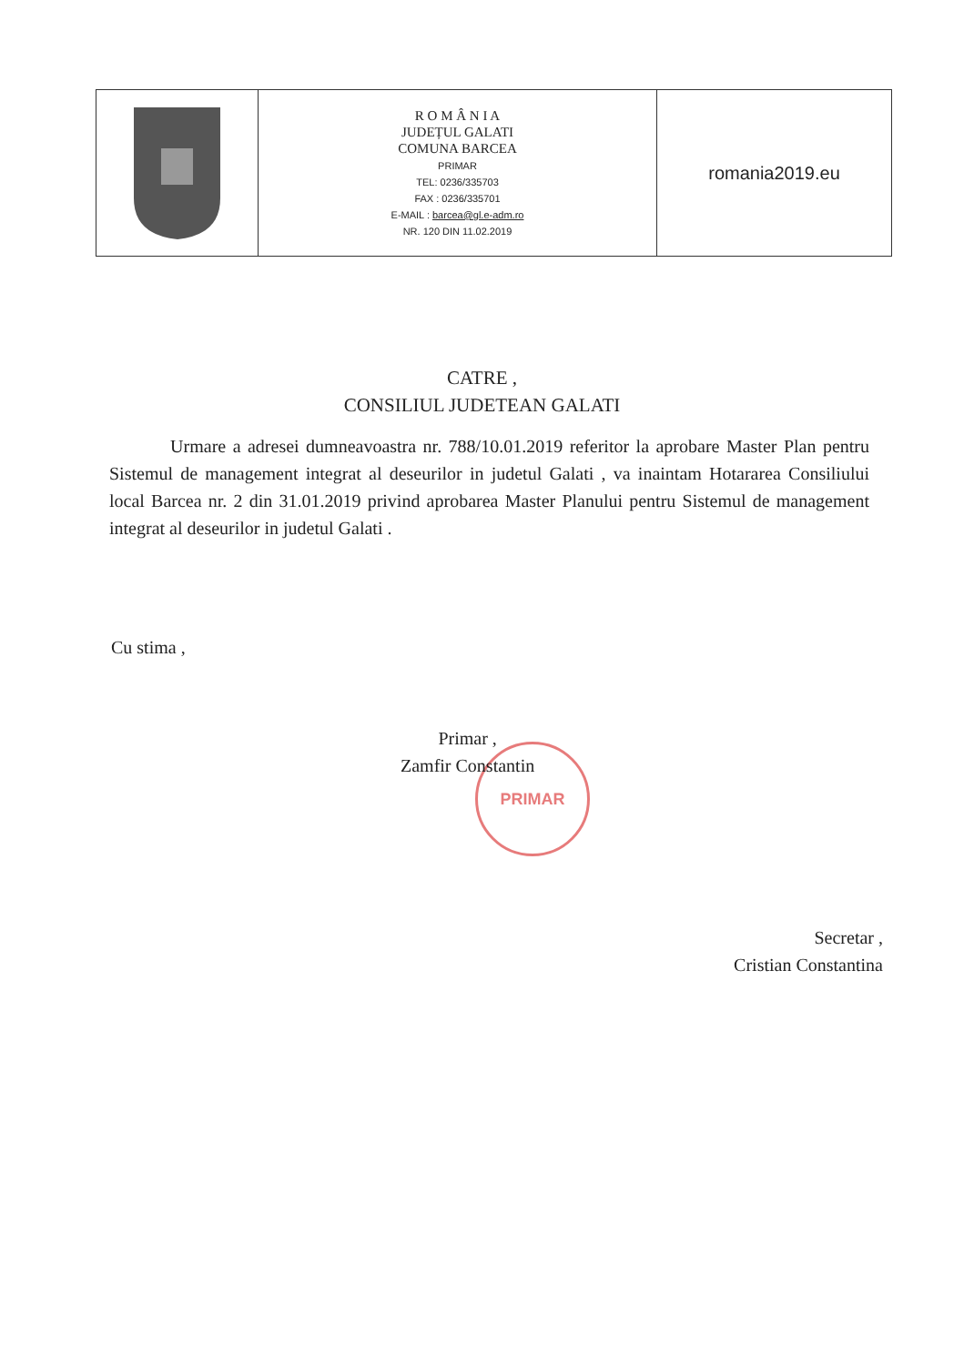| | R O M Â N I A JUDEȚUL GALATI COMUNA BARCEA PRIMAR TEL: 0236/335703 FAX : 0236/335701 E-MAIL : barcea@gl.e-adm.ro NR. 120 DIN 11.02.2019 | romania2019.eu |
CATRE ,
CONSILIUL JUDETEAN GALATI
Urmare a adresei dumneavoastra nr. 788/10.01.2019 referitor la aprobare Master Plan pentru Sistemul de management integrat al deseurilor in judetul Galati , va inaintam Hotararea Consiliului local Barcea nr. 2 din 31.01.2019 privind aprobarea Master Planului pentru Sistemul de management integrat al deseurilor in judetul Galati .
Cu stima ,
PRIMAR
Primar ,
Zamfir Constantin
Secretar ,
Cristian Constantina